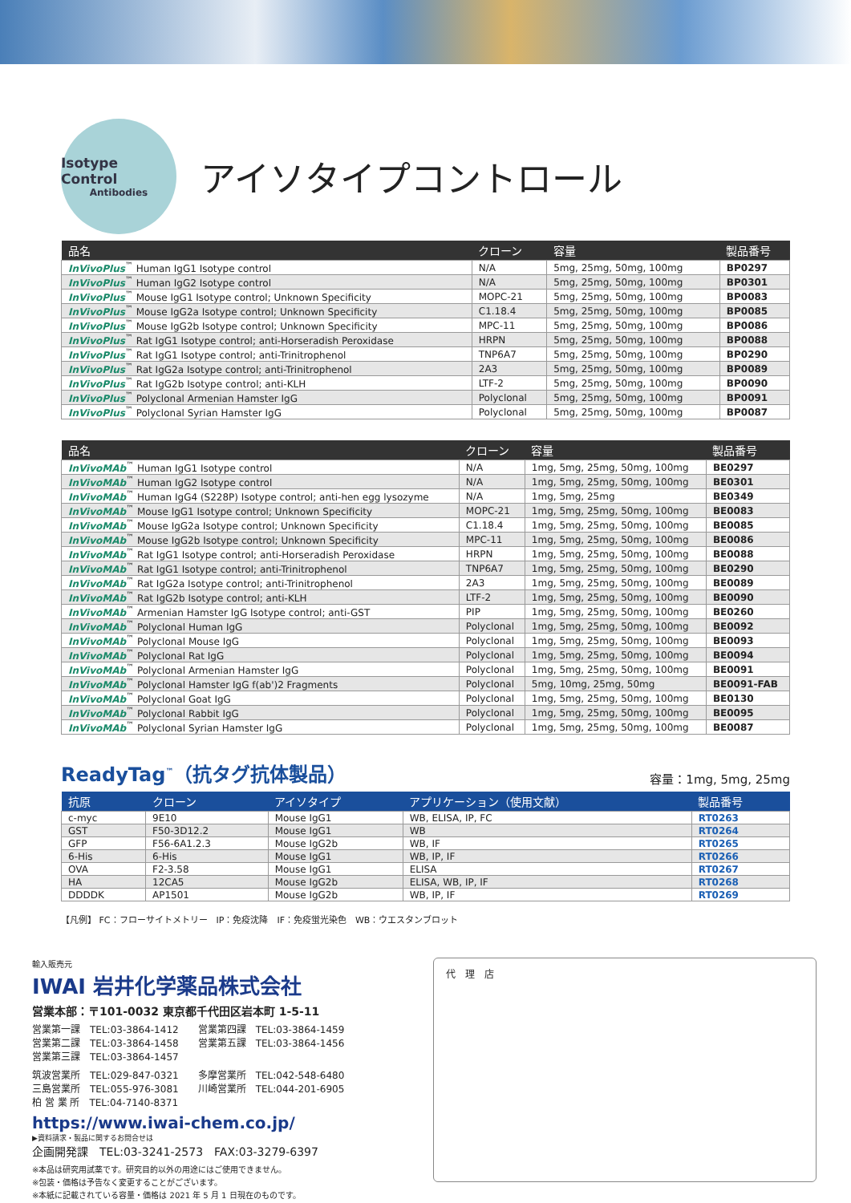Isotype Control
Antibodies
アイソタイプコントロール
| 品名 | クローン | 容量 | 製品番号 |
| --- | --- | --- | --- |
| InVivoPlus<sup>™</sup> Human IgG1 Isotype control | N/A | 5mg, 25mg, 50mg, 100mg | BP0297 |
| InVivoPlus<sup>™</sup> Human IgG2 Isotype control | N/A | 5mg, 25mg, 50mg, 100mg | BP0301 |
| InVivoPlus<sup>™</sup> Mouse IgG1 Isotype control; Unknown Specificity | MOPC-21 | 5mg, 25mg, 50mg, 100mg | BP0083 |
| InVivoPlus<sup>™</sup> Mouse IgG2a Isotype control; Unknown Specificity | C1.18.4 | 5mg, 25mg, 50mg, 100mg | BP0085 |
| InVivoPlus<sup>™</sup> Mouse IgG2b Isotype control; Unknown Specificity | MPC-11 | 5mg, 25mg, 50mg, 100mg | BP0086 |
| InVivoPlus<sup>™</sup> Rat IgG1 Isotype control; anti-Horseradish Peroxidase | HRPN | 5mg, 25mg, 50mg, 100mg | BP0088 |
| InVivoPlus<sup>™</sup> Rat IgG1 Isotype control; anti-Trinitrophenol | TNP6A7 | 5mg, 25mg, 50mg, 100mg | BP0290 |
| InVivoPlus<sup>™</sup> Rat IgG2a Isotype control; anti-Trinitrophenol | 2A3 | 5mg, 25mg, 50mg, 100mg | BP0089 |
| InVivoPlus<sup>™</sup> Rat IgG2b Isotype control; anti-KLH | LTF-2 | 5mg, 25mg, 50mg, 100mg | BP0090 |
| InVivoPlus<sup>™</sup> Polyclonal Armenian Hamster IgG | Polyclonal | 5mg, 25mg, 50mg, 100mg | BP0091 |
| InVivoPlus<sup>™</sup> Polyclonal Syrian Hamster IgG | Polyclonal | 5mg, 25mg, 50mg, 100mg | BP0087 |
| 品名 | クローン | 容量 | 製品番号 |
| --- | --- | --- | --- |
| InVivoMAb<sup>™</sup> Human IgG1 Isotype control | N/A | 1mg, 5mg, 25mg, 50mg, 100mg | BE0297 |
| InVivoMAb<sup>™</sup> Human IgG2 Isotype control | N/A | 1mg, 5mg, 25mg, 50mg, 100mg | BE0301 |
| InVivoMAb<sup>™</sup> Human IgG4 (S228P) Isotype control; anti-hen egg lysozyme | N/A | 1mg, 5mg, 25mg | BE0349 |
| InVivoMAb<sup>™</sup> Mouse IgG1 Isotype control; Unknown Specificity | MOPC-21 | 1mg, 5mg, 25mg, 50mg, 100mg | BE0083 |
| InVivoMAb<sup>™</sup> Mouse IgG2a Isotype control; Unknown Specificity | C1.18.4 | 1mg, 5mg, 25mg, 50mg, 100mg | BE0085 |
| InVivoMAb<sup>™</sup> Mouse IgG2b Isotype control; Unknown Specificity | MPC-11 | 1mg, 5mg, 25mg, 50mg, 100mg | BE0086 |
| InVivoMAb<sup>™</sup> Rat IgG1 Isotype control; anti-Horseradish Peroxidase | HRPN | 1mg, 5mg, 25mg, 50mg, 100mg | BE0088 |
| InVivoMAb<sup>™</sup> Rat IgG1 Isotype control; anti-Trinitrophenol | TNP6A7 | 1mg, 5mg, 25mg, 50mg, 100mg | BE0290 |
| InVivoMAb<sup>™</sup> Rat IgG2a Isotype control; anti-Trinitrophenol | 2A3 | 1mg, 5mg, 25mg, 50mg, 100mg | BE0089 |
| InVivoMAb<sup>™</sup> Rat IgG2b Isotype control; anti-KLH | LTF-2 | 1mg, 5mg, 25mg, 50mg, 100mg | BE0090 |
| InVivoMAb<sup>™</sup> Armenian Hamster IgG Isotype control; anti-GST | PIP | 1mg, 5mg, 25mg, 50mg, 100mg | BE0260 |
| InVivoMAb<sup>™</sup> Polyclonal Human IgG | Polyclonal | 1mg, 5mg, 25mg, 50mg, 100mg | BE0092 |
| InVivoMAb<sup>™</sup> Polyclonal Mouse IgG | Polyclonal | 1mg, 5mg, 25mg, 50mg, 100mg | BE0093 |
| InVivoMAb<sup>™</sup> Polyclonal Rat IgG | Polyclonal | 1mg, 5mg, 25mg, 50mg, 100mg | BE0094 |
| InVivoMAb<sup>™</sup> Polyclonal Armenian Hamster IgG | Polyclonal | 1mg, 5mg, 25mg, 50mg, 100mg | BE0091 |
| InVivoMAb<sup>™</sup> Polyclonal Hamster IgG f(ab')2 Fragments | Polyclonal | 5mg, 10mg, 25mg, 50mg | BE0091-FAB |
| InVivoMAb<sup>™</sup> Polyclonal Goat IgG | Polyclonal | 1mg, 5mg, 25mg, 50mg, 100mg | BE0130 |
| InVivoMAb<sup>™</sup> Polyclonal Rabbit IgG | Polyclonal | 1mg, 5mg, 25mg, 50mg, 100mg | BE0095 |
| InVivoMAb<sup>™</sup> Polyclonal Syrian Hamster IgG | Polyclonal | 1mg, 5mg, 25mg, 50mg, 100mg | BE0087 |
ReadyTag<sup>™</sup>（抗タグ抗体製品）
容量：1mg, 5mg, 25mg
| 抗原 | クローン | アイソタイプ | アプリケーション（使用文献） | 製品番号 |
| --- | --- | --- | --- | --- |
| c-myc | 9E10 | Mouse IgG1 | WB, ELISA, IP, FC | RT0263 |
| GST | F50-3D12.2 | Mouse IgG1 | WB | RT0264 |
| GFP | F56-6A1.2.3 | Mouse IgG2b | WB, IF | RT0265 |
| 6-His | 6-His | Mouse IgG1 | WB, IP, IF | RT0266 |
| OVA | F2-3.58 | Mouse IgG1 | ELISA | RT0267 |
| HA | 12CA5 | Mouse IgG2b | ELISA, WB, IP, IF | RT0268 |
| DDDDK | AP1501 | Mouse IgG2b | WB, IP, IF | RT0269 |
【凡例】 FC：フローサイトメトリー　IP：免疫沈降　IF：免疫蛍光染色　WB：ウエスタンブロット
輸入販売元
IWAI 岩井化学薬品株式会社
営業本部：〒101-0032 東京都千代田区岩本町 1-5-11
営業第一課　TEL:03-3864-1412　　営業第四課　TEL:03-3864-1459
営業第二課　TEL:03-3864-1458　　営業第五課　TEL:03-3864-1456
営業第三課　TEL:03-3864-1457
筑波営業所　TEL:029-847-0321　　多摩営業所　TEL:042-548-6480
三島営業所　TEL:055-976-3081　　川崎営業所　TEL:044-201-6905
柏 営 業 所　TEL:04-7140-8371
https://www.iwai-chem.co.jp/
▶資料請求・製品に関するお問合せは
企画開発課　TEL:03-3241-2573　FAX:03-3279-6397
※本品は研究用試薬です。研究目的以外の用途にはご使用できません。
※包装・価格は予告なく変更することがございます。
※本紙に記載されている容量・価格は 2021 年 5 月 1 日現在のものです。
代　理　店